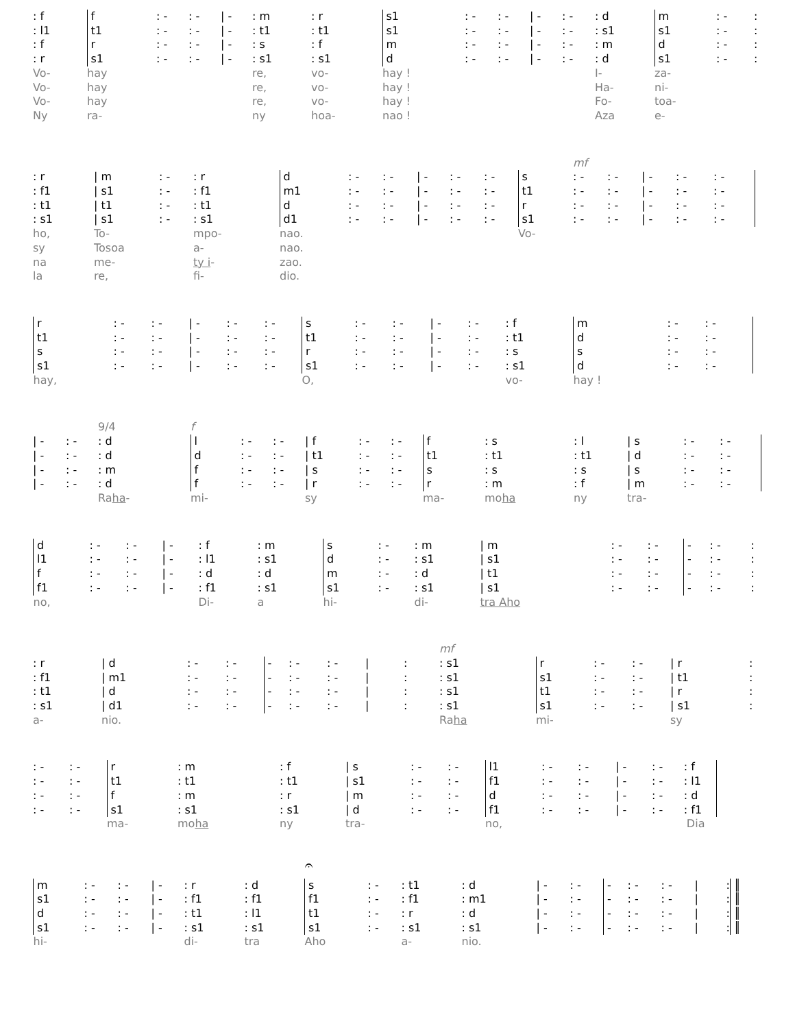| : f | f | : - | : - | / - | : m | : r | s1 | : - | : - | / - | : - | : d | m | : - | : |
| : l1 | t1 | : - | : - | / - | : t1 | : t1 | s1 | : - | : - | / - | : - | : s1 | s1 | : - | : |
| : f | r | : - | : - | / - | : s | : f | m | : - | : - | / - | : - | : m | d | : - | : |
| : r | s1 | : - | : - | / - | : s1 | : s1 | d | : - | : - | / - | : - | : d | s1 | : - | : |
| Vo- | hay | | | | re, | vo- | hay ! | | | | | I- | za- | | |
| Vo- | hay | | | | re, | vo- | hay ! | | | | | Ha- | ni- | | |
| Vo- | hay | | | | re, | vo- | hay ! | | | | | Fo- | toa- | | |
| Ny | ra- | | | | ny | hoa- | nao ! | | | | | Aza | e- | | |
| | | | | | | | | | | | mf | | | | | |
| : r | / m | : - | : r | d | : - | : - | / - | : - | : - | s | : - | : - | / - | : - | : - | |
| : f1 | / s1 | : - | : f1 | m1 | : - | : - | / - | : - | : - | t1 | : - | : - | / - | : - | : - | |
| : t1 | / t1 | : - | : t1 | d | : - | : - | / - | : - | : - | r | : - | : - | / - | : - | : - | |
| : s1 | / s1 | : - | : s1 | d1 | : - | : - | / - | : - | : - | s1 | : - | : - | / - | : - | : - | |
| ho, | To- | | mpo- | nao. | | | | | | Vo- | | | | | | |
| sy | Tosoa | | a- | nao. | | | | | | | | | | | | |
| na | me- | | ty i - | zao. | | | | | | | | | | | | |
| la | re, | | fi- | dio. | | | | | | | | | | | | |
| r | : - | : - | / - | : - | : - | s | : - | : - | / - | : - | : f | m | : - | : - | |
| t1 | : - | : - | / - | : - | : - | t1 | : - | : - | / - | : - | : t1 | d | : - | : - | |
| s | : - | : - | / - | : - | : - | r | : - | : - | / - | : - | : s | s | : - | : - | |
| s1 | : - | : - | / - | : - | : - | s1 | : - | : - | / - | : - | : s1 | d | : - | : - | |
| hay, | | | | | | O, | | | | | vo- | hay ! | | | |
| | | 9/4 | f | | | | | | | | | | | | |
| / - | : - | : d | l | : - | : - | / f | : - | : - | f | : s | : l | / s | : - | : - | |
| / - | : - | : d | d | : - | : - | / t1 | : - | : - | t1 | : t1 | : t1 | / d | : - | : - | |
| / - | : - | : m | f | : - | : - | / s | : - | : - | s | : s | : s | / s | : - | : - | |
| / - | : - | : d | f | : - | : - | / r | : - | : - | r | : m | : f | / m | : - | : - | |
| | | Ra ha - | mi- | | | sy | | | ma- | mo ha | ny | tra- | | | |
| d | : - | : - | / - | : f | : m | s | : - | : m | / m | : - | : - | - | : - | : |
| l1 | : - | : - | / - | : l1 | : s1 | d | : - | : s1 | / s1 | : - | : - | - | : - | : |
| f | : - | : - | / - | : d | : d | m | : - | : d | / t1 | : - | : - | - | : - | : |
| f1 | : - | : - | / - | : f1 | : s1 | s1 | : - | : s1 | / s1 | : - | : - | - | : - | : |
| no, | | | | Di- | a | hi- | | di- | tra Aho | | | | | |
| | | | | | | | | | mf | | | | | |
| : r | / d | : - | : - | - | : - | : - | / | : | : s1 | r | : - | : - | / r | : |
| : f1 | / m1 | : - | : - | - | : - | : - | / | : | : s1 | s1 | : - | : - | / t1 | : |
| : t1 | / d | : - | : - | - | : - | : - | / | : | : s1 | t1 | : - | : - | / r | : |
| : s1 | / d1 | : - | : - | - | : - | : - | / | : | : s1 | s1 | : - | : - | / s1 | : |
| a- | nio. | | | | | | | | Ra ha | mi- | | | sy | |
| : - | : - | r | : m | : f | / s | : - | : - | l1 | : - | : - | / - | : - : f | |
| : - | : - | t1 | : t1 | : t1 | / s1 | : - | : - | f1 | : - | : - | / - | : - : l1 | |
| : - | : - | f | : m | : r | / m | : - | : - | d | : - | : - | / - | : - : d | |
| : - | : - | s1 | : s1 | : s1 | / d | : - | : - | f1 | : - | : - | / - | : - : f1 | |
| | | ma- | mo ha | ny | tra- | | | no, | | | | Dia | |
| | | | | | | 𝄐 | | | | | | | | | | |
| m | : - | : - | / - | : r | : d | s | : - | : t1 | : d | / - | : - | - | : - | : - | / : | ║ |
| s1 | : - | : - | / - | : f1 | : f1 | f1 | : - | : f1 | : m1 | / - | : - | - | : - | : - | / : | ║ |
| d | : - | : - | / - | : t1 | : l1 | t1 | : - | : r | : d | / - | : - | - | : - | : - | / : | ║ |
| s1 | : - | : - | / - | : s1 | : s1 | s1 | : - | : s1 | : s1 | / - | : - | - | : - | : - | / : | ║ |
| hi- | | | | di- | tra | Aho | | a- | nio. | | | | | | | |